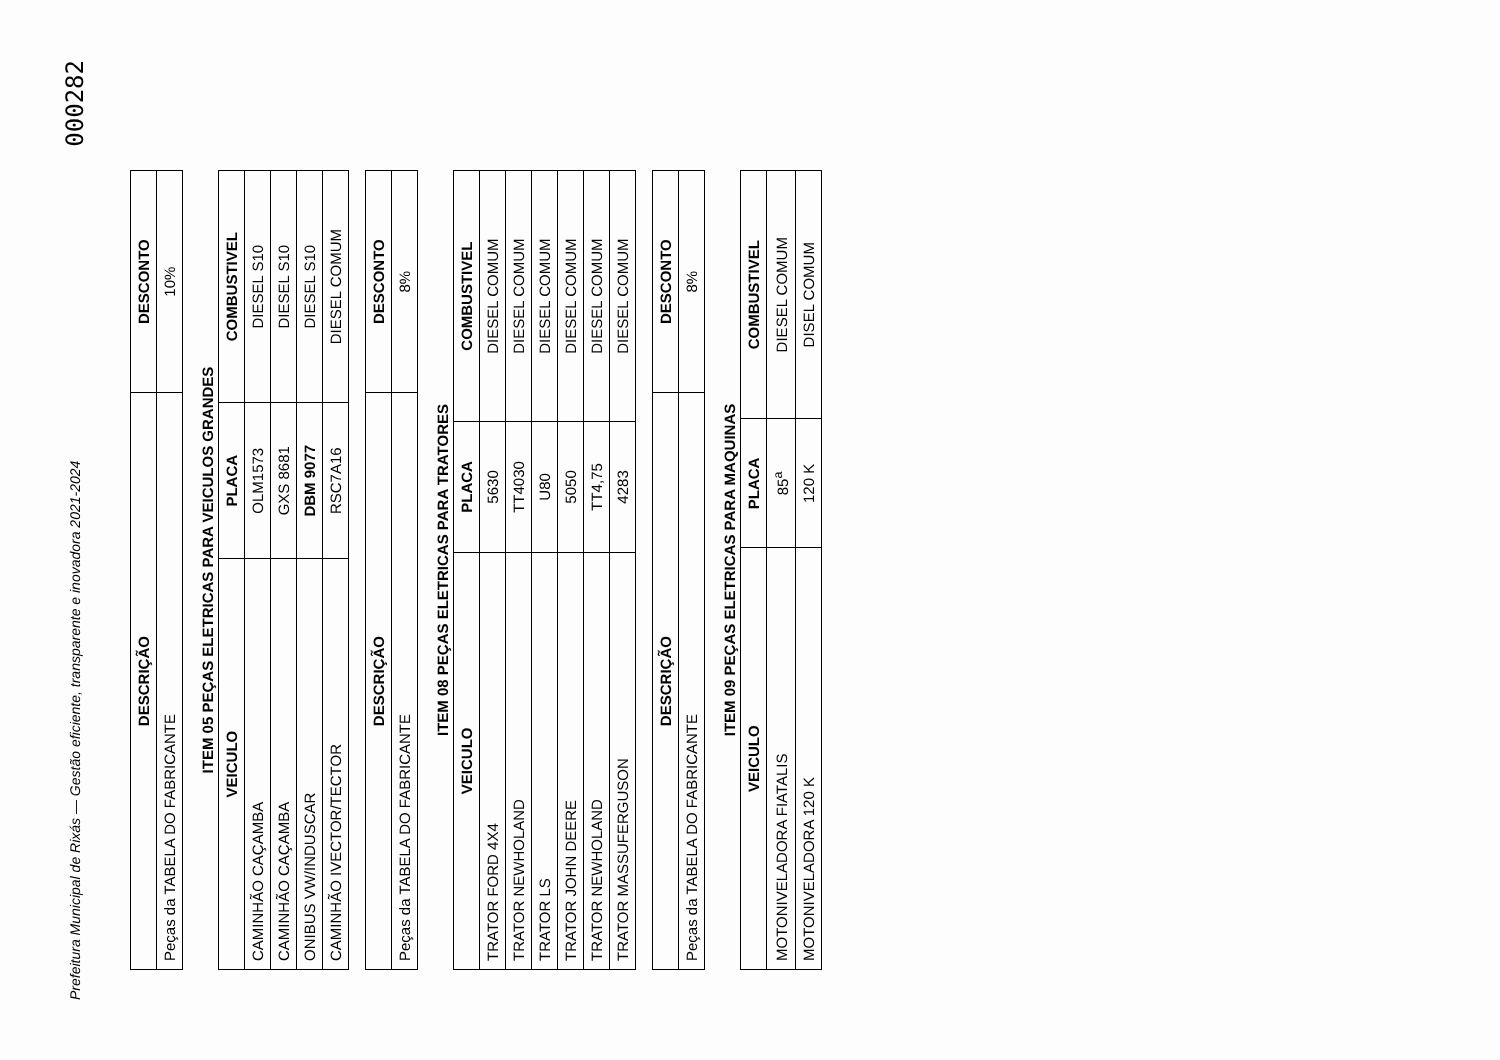Prefeitura Municipal de Rixás — Gestão eficiente, transparente e inovadora 2021-2024
000282
| DESCRIÇÃO | DESCONTO |
| --- | --- |
| Peças da TABELA DO FABRICANTE | 10% |
ITEM 05 PEÇAS ELETRICAS PARA VEICULOS GRANDES
| VEICULO | PLACA | COMBUSTIVEL |
| --- | --- | --- |
| CAMINHÃO CAÇAMBA | OLM1573 | DIESEL S10 |
| CAMINHÃO CAÇAMBA | GXS 8681 | DIESEL S10 |
| ONIBUS VW/INDUSCAR | DBM 9077 | DIESEL S10 |
| CAMINHÃO IVECTOR/TECTOR | RSC7A16 | DIESEL COMUM |
| DESCRIÇÃO | DESCONTO |
| --- | --- |
| Peças da TABELA DO FABRICANTE | 8% |
ITEM 08 PEÇAS ELETRICAS PARA TRATORES
| VEICULO | PLACA | COMBUSTIVEL |
| --- | --- | --- |
| TRATOR FORD 4X4 | 5630 | DIESEL COMUM |
| TRATOR NEWHOLAND | TT4030 | DIESEL COMUM |
| TRATOR LS | U80 | DIESEL COMUM |
| TRATOR JOHN DEERE | 5050 | DIESEL COMUM |
| TRATOR NEWHOLAND | TT4,75 | DIESEL COMUM |
| TRATOR MASSUFERGUSON | 4283 | DIESEL COMUM |
| DESCRIÇÃO | DESCONTO |
| --- | --- |
| Peças da TABELA DO FABRICANTE | 8% |
ITEM 09 PEÇAS ELETRICAS PARA MAQUINAS
| VEICULO | PLACA | COMBUSTIVEL |
| --- | --- | --- |
| MOTONIVELADORA FIATALIS | 85<sup>a</sup> | DIESEL COMUM |
| MOTONIVELADORA 120 K | 120 K | DISEL COMUM |